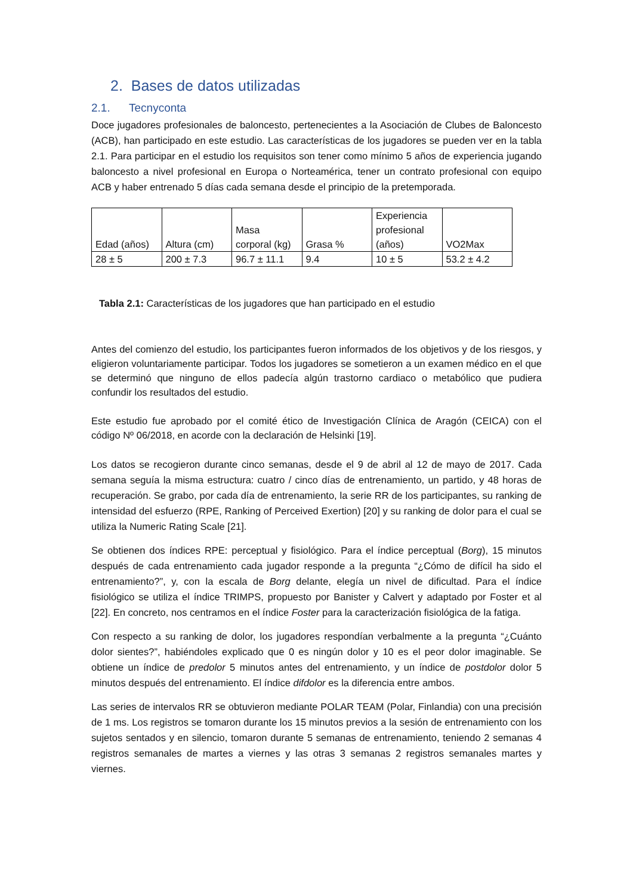2. Bases de datos utilizadas
2.1. Tecnyconta
Doce jugadores profesionales de baloncesto, pertenecientes a la Asociación de Clubes de Baloncesto (ACB), han participado en este estudio. Las características de los jugadores se pueden ver en la tabla 2.1. Para participar en el estudio los requisitos son tener como mínimo 5 años de experiencia jugando baloncesto a nivel profesional en Europa o Norteamérica, tener un contrato profesional con equipo ACB y haber entrenado 5 días cada semana desde el principio de la pretemporada.
| Edad (años) | Altura (cm) | Masa corporal (kg) | Grasa % | Experiencia profesional (años) | VO2Max |
| 28 ± 5 | 200 ± 7.3 | 96.7 ± 11.1 | 9.4 | 10 ± 5 | 53.2 ± 4.2 |
Tabla 2.1: Características de los jugadores que han participado en el estudio
Antes del comienzo del estudio, los participantes fueron informados de los objetivos y de los riesgos, y eligieron voluntariamente participar. Todos los jugadores se sometieron a un examen médico en el que se determinó que ninguno de ellos padecía algún trastorno cardiaco o metabólico que pudiera confundir los resultados del estudio.
Este estudio fue aprobado por el comité ético de Investigación Clínica de Aragón (CEICA) con el código Nº 06/2018, en acorde con la declaración de Helsinki [19].
Los datos se recogieron durante cinco semanas, desde el 9 de abril al 12 de mayo de 2017. Cada semana seguía la misma estructura: cuatro / cinco días de entrenamiento, un partido, y 48 horas de recuperación. Se grabo, por cada día de entrenamiento, la serie RR de los participantes, su ranking de intensidad del esfuerzo (RPE, Ranking of Perceived Exertion) [20] y su ranking de dolor para el cual se utiliza la Numeric Rating Scale [21].
Se obtienen dos índices RPE: perceptual y fisiológico. Para el índice perceptual (Borg), 15 minutos después de cada entrenamiento cada jugador responde a la pregunta “¿Cómo de difícil ha sido el entrenamiento?”, y, con la escala de Borg delante, elegía un nivel de dificultad. Para el índice fisiológico se utiliza el índice TRIMPS, propuesto por Banister y Calvert y adaptado por Foster et al [22]. En concreto, nos centramos en el índice Foster para la caracterización fisiológica de la fatiga.
Con respecto a su ranking de dolor, los jugadores respondían verbalmente a la pregunta “¿Cuánto dolor sientes?”, habiéndoles explicado que 0 es ningún dolor y 10 es el peor dolor imaginable. Se obtiene un índice de predolor 5 minutos antes del entrenamiento, y un índice de postdolor dolor 5 minutos después del entrenamiento. El índice difdolor es la diferencia entre ambos.
Las series de intervalos RR se obtuvieron mediante POLAR TEAM (Polar, Finlandia) con una precisión de 1 ms. Los registros se tomaron durante los 15 minutos previos a la sesión de entrenamiento con los sujetos sentados y en silencio, tomaron durante 5 semanas de entrenamiento, teniendo 2 semanas 4 registros semanales de martes a viernes y las otras 3 semanas 2 registros semanales martes y viernes.